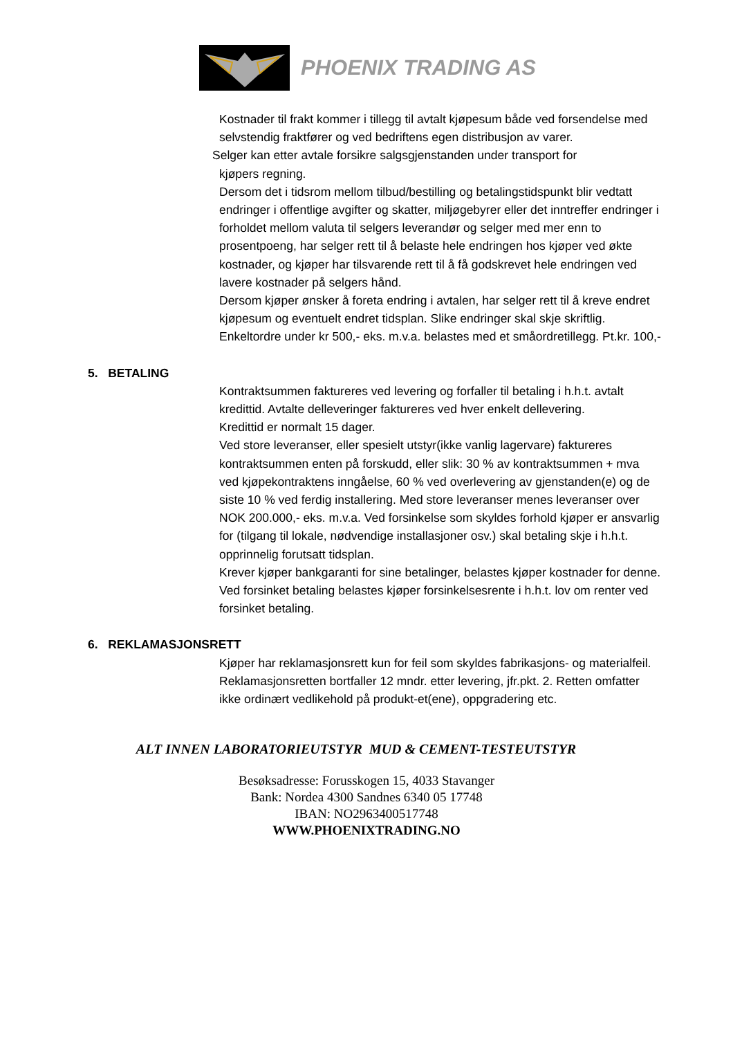PHOENIX TRADING AS
Kostnader til frakt kommer i tillegg til avtalt kjøpesum både ved forsendelse med selvstendig fraktfører og ved bedriftens egen distribusjon av varer.
Selger kan etter avtale forsikre salgsgjenstanden under transport for
kjøpers regning.
Dersom det i tidsrom mellom tilbud/bestilling og betalingstidspunkt blir vedtatt endringer i offentlige avgifter og skatter, miljøgebyrer eller det inntreffer endringer i forholdet mellom valuta til selgers leverandør og selger med mer enn to prosentpoeng, har selger rett til å belaste hele endringen hos kjøper ved økte kostnader, og kjøper har tilsvarende rett til å få godskrevet hele endringen ved lavere kostnader på selgers hånd.
Dersom kjøper ønsker å foreta endring i avtalen, har selger rett til å kreve endret kjøpesum og eventuelt endret tidsplan. Slike endringer skal skje skriftlig.
Enkeltordre under kr 500,- eks. m.v.a. belastes med et småordretillegg. Pt.kr. 100,-
5. BETALING
Kontraktsummen faktureres ved levering og forfaller til betaling i h.h.t. avtalt kredittid. Avtalte delleveringer faktureres ved hver enkelt dellevering.
Kredittid er normalt 15 dager.
Ved store leveranser, eller spesielt utstyr(ikke vanlig lagervare) faktureres kontraktsummen enten på forskudd, eller slik: 30 % av kontraktsummen + mva ved kjøpekontraktens inngåelse, 60 % ved overlevering av gjenstanden(e) og de siste 10 % ved ferdig installering. Med store leveranser menes leveranser over NOK 200.000,- eks. m.v.a. Ved forsinkelse som skyldes forhold kjøper er ansvarlig for (tilgang til lokale, nødvendige installasjoner osv.) skal betaling skje i h.h.t. opprinnelig forutsatt tidsplan.
Krever kjøper bankgaranti for sine betalinger, belastes kjøper kostnader for denne.
Ved forsinket betaling belastes kjøper forsinkelsesrente i h.h.t. lov om renter ved forsinket betaling.
6. REKLAMASJONSRETT
Kjøper har reklamasjonsrett kun for feil som skyldes fabrikasjons- og materialfeil. Reklamasjonsretten bortfaller 12 mndr. etter levering, jfr.pkt. 2. Retten omfatter ikke ordinært vedlikehold på produkt-et(ene), oppgradering etc.
ALT INNEN LABORATORIEUTSTYR MUD & CEMENT-TESTEUTSTYR
Besøksadresse: Forusskogen 15, 4033 Stavanger
Bank: Nordea 4300 Sandnes 6340 05 17748
IBAN: NO2963400517748
WWW.PHOENIXTRADING.NO